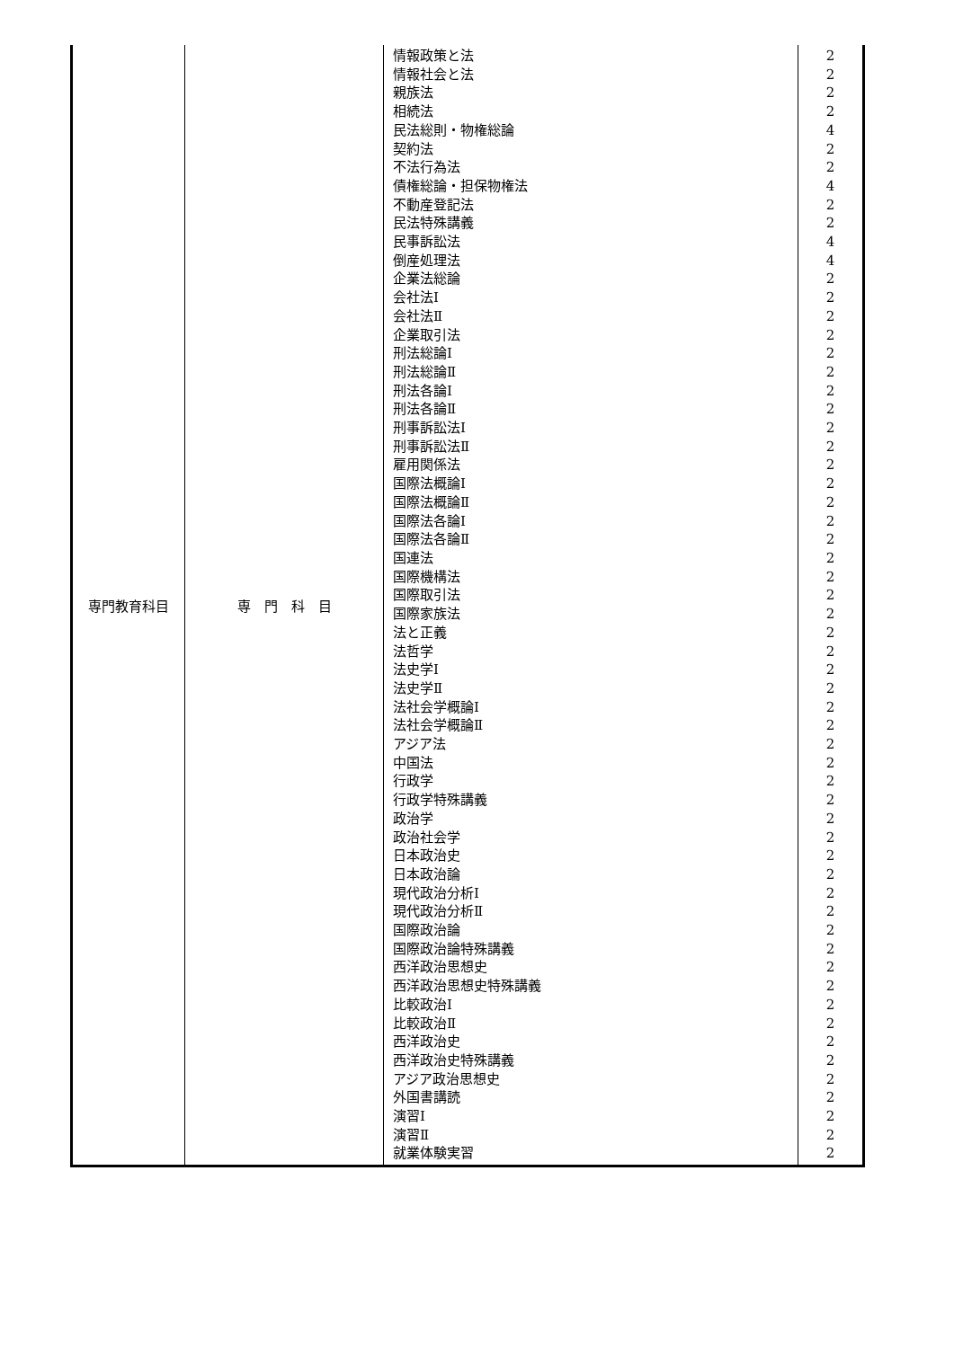| 専門教育科目 | 専 門 科 目 | 情報政策と法 情報社会と法 親族法 相続法 民法総則・物権総論 契約法 不法行為法 債権総論・担保物権法 不動産登記法 民法特殊講義 民事訴訟法 倒産処理法 企業法総論 会社法Ⅰ 会社法Ⅱ 企業取引法 刑法総論Ⅰ 刑法総論Ⅱ 刑法各論Ⅰ 刑法各論Ⅱ 刑事訴訟法Ⅰ 刑事訴訟法Ⅱ 雇用関係法 国際法概論Ⅰ 国際法概論Ⅱ 国際法各論Ⅰ 国際法各論Ⅱ 国連法 国際機構法 国際取引法 国際家族法 法と正義 法哲学 法史学Ⅰ 法史学Ⅱ 法社会学概論Ⅰ 法社会学概論Ⅱ アジア法 中国法 行政学 行政学特殊講義 政治学 政治社会学 日本政治史 日本政治論 現代政治分析Ⅰ 現代政治分析Ⅱ 国際政治論 国際政治論特殊講義 西洋政治思想史 西洋政治思想史特殊講義 比較政治Ⅰ 比較政治Ⅱ 西洋政治史 西洋政治史特殊講義 アジア政治思想史 外国書講読 演習Ⅰ 演習Ⅱ 就業体験実習 | 2 2 2 2 4 2 2 4 2 2 4 4 2 2 2 2 2 2 2 2 2 2 2 2 2 2 2 2 2 2 2 2 2 2 2 2 2 2 2 2 2 2 2 2 2 2 2 2 2 2 2 2 2 2 2 2 2 2 2 2 |